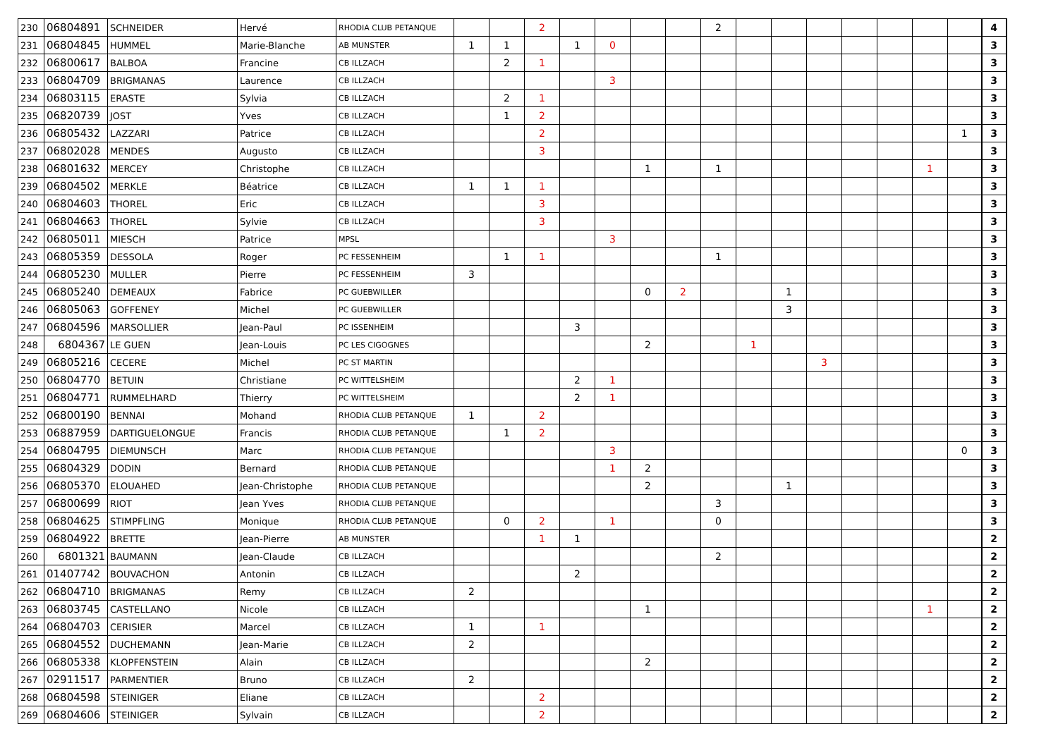| 230 | 06804891 | SCHNEIDER | Hervé | RHODIA CLUB PETANQUE | | | 2 | | | | | 2 | | | | | | | | 4 |
| 231 | 06804845 | HUMMEL | Marie-Blanche | AB MUNSTER | 1 | 1 | | 1 | 0 | | | | | | | | | | | 3 |
| 232 | 06800617 | BALBOA | Francine | CB ILLZACH | | 2 | 1 | | | | | | | | | | | | | 3 |
| 233 | 06804709 | BRIGMANAS | Laurence | CB ILLZACH | | | | | 3 | | | | | | | | | | | 3 |
| 234 | 06803115 | ERASTE | Sylvia | CB ILLZACH | | 2 | 1 | | | | | | | | | | | | | 3 |
| 235 | 06820739 | JOST | Yves | CB ILLZACH | | 1 | 2 | | | | | | | | | | | | | 3 |
| 236 | 06805432 | LAZZARI | Patrice | CB ILLZACH | | | 2 | | | | | | | | | | | | 1 | 3 |
| 237 | 06802028 | MENDES | Augusto | CB ILLZACH | | | 3 | | | | | | | | | | | | | 3 |
| 238 | 06801632 | MERCEY | Christophe | CB ILLZACH | | | | | | 1 | | 1 | | | | | | 1 | | 3 |
| 239 | 06804502 | MERKLE | Béatrice | CB ILLZACH | 1 | 1 | 1 | | | | | | | | | | | | | 3 |
| 240 | 06804603 | THOREL | Eric | CB ILLZACH | | | 3 | | | | | | | | | | | | | 3 |
| 241 | 06804663 | THOREL | Sylvie | CB ILLZACH | | | 3 | | | | | | | | | | | | | 3 |
| 242 | 06805011 | MIESCH | Patrice | MPSL | | | | | 3 | | | | | | | | | | | 3 |
| 243 | 06805359 | DESSOLA | Roger | PC FESSENHEIM | | 1 | 1 | | | | | 1 | | | | | | | | 3 |
| 244 | 06805230 | MULLER | Pierre | PC FESSENHEIM | 3 | | | | | | | | | | | | | | | 3 |
| 245 | 06805240 | DEMEAUX | Fabrice | PC GUEBWILLER | | | | | | 0 | 2 | | | 1 | | | | | | 3 |
| 246 | 06805063 | GOFFENEY | Michel | PC GUEBWILLER | | | | | | | | | | 3 | | | | | | 3 |
| 247 | 06804596 | MARSOLLIER | Jean-Paul | PC ISSENHEIM | | | | 3 | | | | | | | | | | | | 3 |
| 248 | 6804367 | LE GUEN | Jean-Louis | PC LES CIGOGNES | | | | | | 2 | | | 1 | | | | | | | 3 |
| 249 | 06805216 | CECERE | Michel | PC ST MARTIN | | | | | | | | | | | 3 | | | | | 3 |
| 250 | 06804770 | BETUIN | Christiane | PC WITTELSHEIM | | | | 2 | 1 | | | | | | | | | | | 3 |
| 251 | 06804771 | RUMMELHARD | Thierry | PC WITTELSHEIM | | | | 2 | 1 | | | | | | | | | | | 3 |
| 252 | 06800190 | BENNAI | Mohand | RHODIA CLUB PETANQUE | 1 | | 2 | | | | | | | | | | | | | 3 |
| 253 | 06887959 | DARTIGUELONGUE | Francis | RHODIA CLUB PETANQUE | | 1 | 2 | | | | | | | | | | | | | 3 |
| 254 | 06804795 | DIEMUNSCH | Marc | RHODIA CLUB PETANQUE | | | | | 3 | | | | | | | | | | 0 | 3 |
| 255 | 06804329 | DODIN | Bernard | RHODIA CLUB PETANQUE | | | | | 1 | 2 | | | | | | | | | | 3 |
| 256 | 06805370 | ELOUAHED | Jean-Christophe | RHODIA CLUB PETANQUE | | | | | | 2 | | | | 1 | | | | | | 3 |
| 257 | 06800699 | RIOT | Jean Yves | RHODIA CLUB PETANQUE | | | | | | | | 3 | | | | | | | | 3 |
| 258 | 06804625 | STIMPFLING | Monique | RHODIA CLUB PETANQUE | | 0 | 2 | | 1 | | | 0 | | | | | | | | 3 |
| 259 | 06804922 | BRETTE | Jean-Pierre | AB MUNSTER | | | 1 | 1 | | | | | | | | | | | | 2 |
| 260 | 6801321 | BAUMANN | Jean-Claude | CB ILLZACH | | | | | | | | 2 | | | | | | | | 2 |
| 261 | 01407742 | BOUVACHON | Antonin | CB ILLZACH | | | | 2 | | | | | | | | | | | | 2 |
| 262 | 06804710 | BRIGMANAS | Remy | CB ILLZACH | 2 | | | | | | | | | | | | | | | 2 |
| 263 | 06803745 | CASTELLANO | Nicole | CB ILLZACH | | | | | | 1 | | | | | | | | 1 | | 2 |
| 264 | 06804703 | CERISIER | Marcel | CB ILLZACH | 1 | | 1 | | | | | | | | | | | | | 2 |
| 265 | 06804552 | DUCHEMANN | Jean-Marie | CB ILLZACH | 2 | | | | | | | | | | | | | | | 2 |
| 266 | 06805338 | KLOPFENSTEIN | Alain | CB ILLZACH | | | | | | 2 | | | | | | | | | | 2 |
| 267 | 02911517 | PARMENTIER | Bruno | CB ILLZACH | 2 | | | | | | | | | | | | | | | 2 |
| 268 | 06804598 | STEINIGER | Eliane | CB ILLZACH | | | 2 | | | | | | | | | | | | | 2 |
| 269 | 06804606 | STEINIGER | Sylvain | CB ILLZACH | | | 2 | | | | | | | | | | | | | 2 |